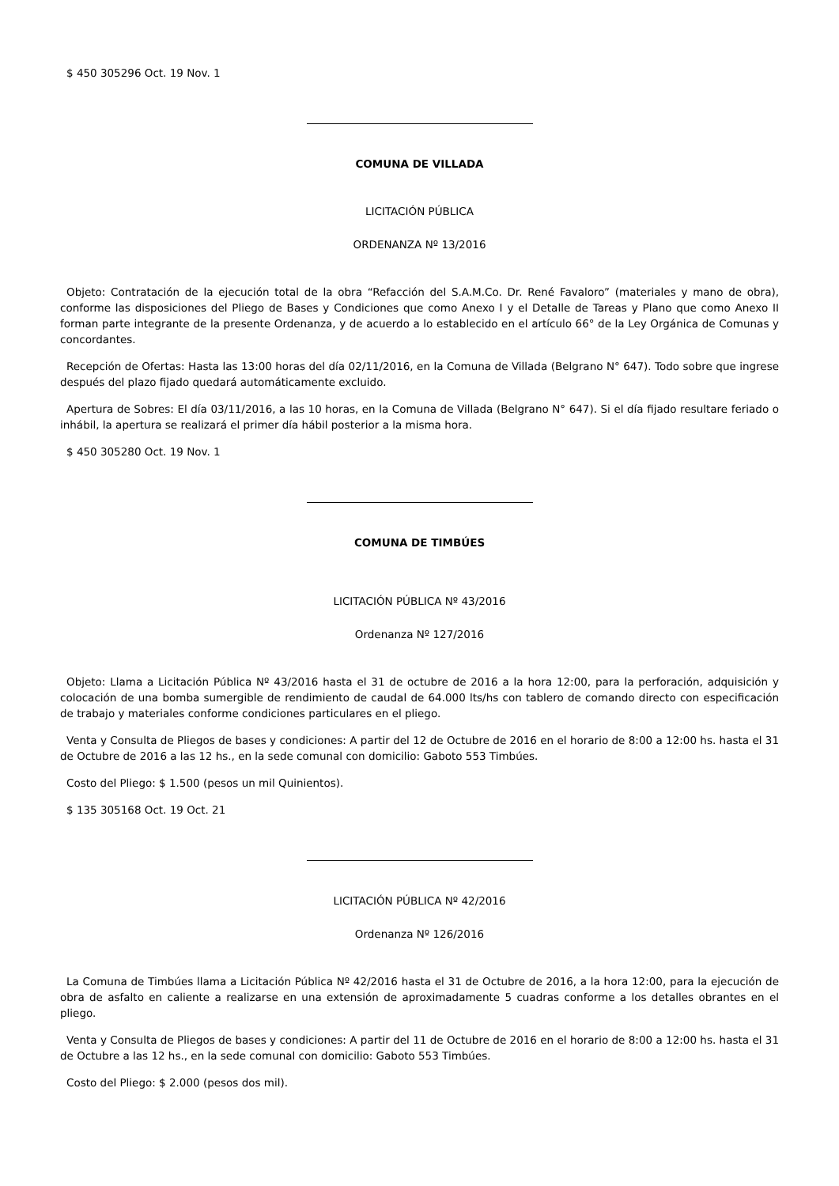$ 450 305296 Oct. 19 Nov. 1
COMUNA DE VILLADA
LICITACIÓN PÚBLICA
ORDENANZA Nº 13/2016
Objeto: Contratación de la ejecución total de la obra “Refacción del S.A.M.Co. Dr. René Favaloro” (materiales y mano de obra), conforme las disposiciones del Pliego de Bases y Condiciones que como Anexo I y el Detalle de Tareas y Plano que como Anexo II forman parte integrante de la presente Ordenanza, y de acuerdo a lo establecido en el artículo 66° de la Ley Orgánica de Comunas y concordantes.
Recepción de Ofertas: Hasta las 13:00 horas del día 02/11/2016, en la Comuna de Villada (Belgrano N° 647). Todo sobre que ingrese después del plazo fijado quedará automáticamente excluido.
Apertura de Sobres: El día 03/11/2016, a las 10 horas, en la Comuna de Villada (Belgrano N° 647). Si el día fijado resultare feriado o inhábil, la apertura se realizará el primer día hábil posterior a la misma hora.
$ 450 305280 Oct. 19 Nov. 1
COMUNA DE TIMBÚES
LICITACIÓN PÚBLICA Nº 43/2016
Ordenanza Nº 127/2016
Objeto: Llama a Licitación Pública Nº 43/2016 hasta el 31 de octubre de 2016 a la hora 12:00, para la perforación, adquisición y colocación de una bomba sumergible de rendimiento de caudal de 64.000 lts/hs con tablero de comando directo con especificación de trabajo y materiales conforme condiciones particulares en el pliego.
Venta y Consulta de Pliegos de bases y condiciones: A partir del 12 de Octubre de 2016 en el horario de 8:00 a 12:00 hs. hasta el 31 de Octubre de 2016 a las 12 hs., en la sede comunal con domicilio: Gaboto 553 Timbúes.
Costo del Pliego: $ 1.500 (pesos un mil Quinientos).
$ 135 305168 Oct. 19 Oct. 21
LICITACIÓN PÚBLICA Nº 42/2016
Ordenanza Nº 126/2016
La Comuna de Timbúes llama a Licitación Pública Nº 42/2016 hasta el 31 de Octubre de 2016, a la hora 12:00, para la ejecución de obra de asfalto en caliente a realizarse en una extensión de aproximadamente 5 cuadras conforme a los detalles obrantes en el pliego.
Venta y Consulta de Pliegos de bases y condiciones: A partir del 11 de Octubre de 2016 en el horario de 8:00 a 12:00 hs. hasta el 31 de Octubre a las 12 hs., en la sede comunal con domicilio: Gaboto 553 Timbúes.
Costo del Pliego: $ 2.000 (pesos dos mil).